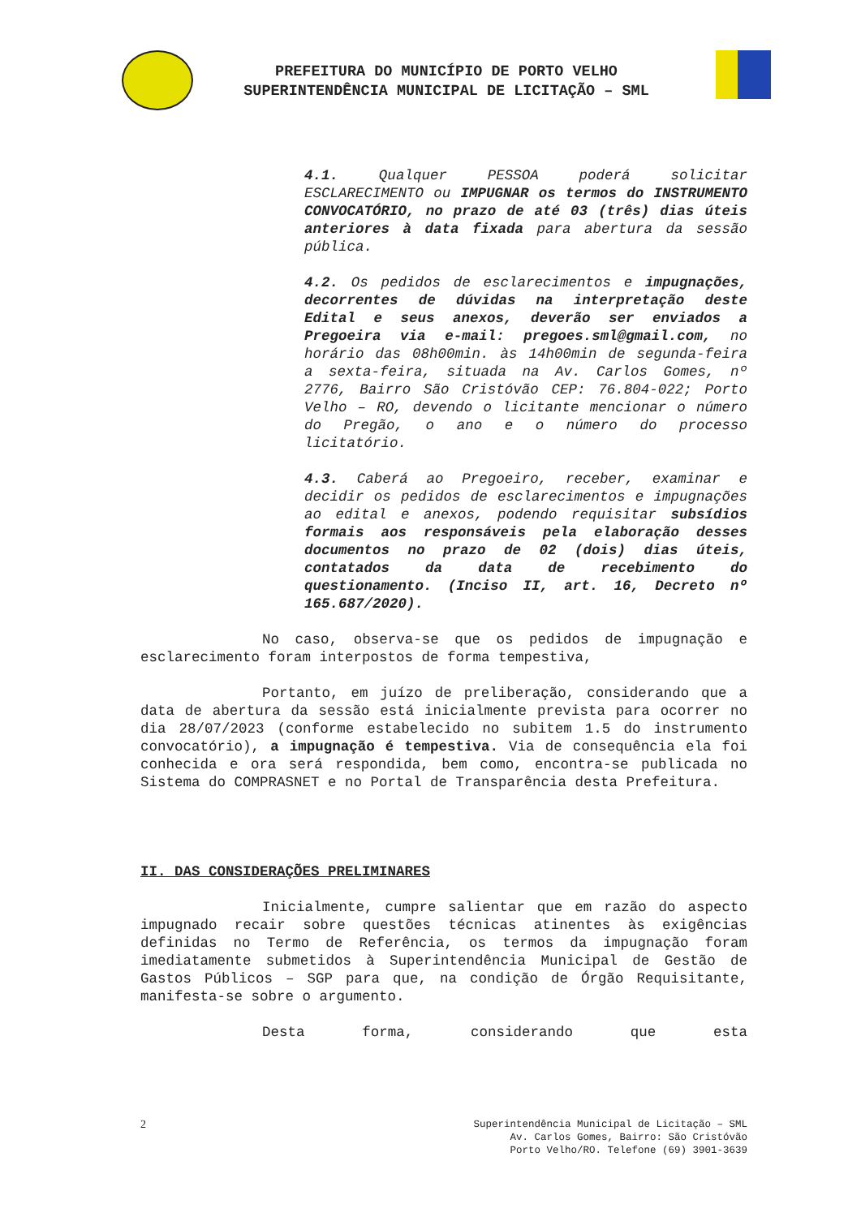PREFEITURA DO MUNICÍPIO DE PORTO VELHO
SUPERINTENDÊNCIA MUNICIPAL DE LICITAÇÃO – SML
4.1. Qualquer PESSOA poderá solicitar ESCLARECIMENTO ou IMPUGNAR os termos do INSTRUMENTO CONVOCATÓRIO, no prazo de até 03 (três) dias úteis anteriores à data fixada para abertura da sessão pública.
4.2. Os pedidos de esclarecimentos e impugnações, decorrentes de dúvidas na interpretação deste Edital e seus anexos, deverão ser enviados a Pregoeira via e-mail: pregoes.sml@gmail.com, no horário das 08h00min. às 14h00min de segunda-feira a sexta-feira, situada na Av. Carlos Gomes, nº 2776, Bairro São Cristóvão CEP: 76.804-022; Porto Velho – RO, devendo o licitante mencionar o número do Pregão, o ano e o número do processo licitatório.
4.3. Caberá ao Pregoeiro, receber, examinar e decidir os pedidos de esclarecimentos e impugnações ao edital e anexos, podendo requisitar subsídios formais aos responsáveis pela elaboração desses documentos no prazo de 02 (dois) dias úteis, contatados da data de recebimento do questionamento. (Inciso II, art. 16, Decreto nº 165.687/2020).
No caso, observa-se que os pedidos de impugnação e esclarecimento foram interpostos de forma tempestiva,
Portanto, em juízo de preliberação, considerando que a data de abertura da sessão está inicialmente prevista para ocorrer no dia 28/07/2023 (conforme estabelecido no subitem 1.5 do instrumento convocatório), a impugnação é tempestiva. Via de consequência ela foi conhecida e ora será respondida, bem como, encontra-se publicada no Sistema do COMPRASNET e no Portal de Transparência desta Prefeitura.
II. DAS CONSIDERAÇÕES PRELIMINARES
Inicialmente, cumpre salientar que em razão do aspecto impugnado recair sobre questões técnicas atinentes às exigências definidas no Termo de Referência, os termos da impugnação foram imediatamente submetidos à Superintendência Municipal de Gestão de Gastos Públicos – SGP para que, na condição de Órgão Requisitante, manifesta-se sobre o argumento.
Desta forma, considerando que esta
2
Superintendência Municipal de Licitação – SML
Av. Carlos Gomes, Bairro: São Cristóvão
Porto Velho/RO. Telefone (69) 3901-3639